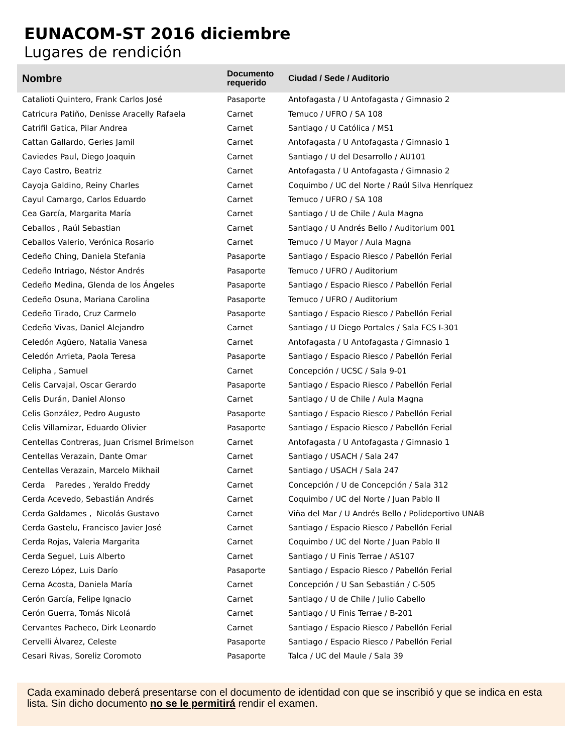EUNACOM-ST 2016 diciembre
Lugares de rendición
| Nombre | Documento requerido | Ciudad / Sede / Auditorio |
| --- | --- | --- |
| Catalioti Quintero, Frank Carlos José | Pasaporte | Antofagasta / U Antofagasta / Gimnasio 2 |
| Catricura Patiño, Denisse Aracelly Rafaela | Carnet | Temuco / UFRO / SA 108 |
| Catrifil Gatica, Pilar Andrea | Carnet | Santiago / U Católica / MS1 |
| Cattan Gallardo, Geries Jamil | Carnet | Antofagasta / U Antofagasta / Gimnasio 1 |
| Caviedes Paul, Diego Joaquin | Carnet | Santiago / U del Desarrollo / AU101 |
| Cayo Castro, Beatriz | Carnet | Antofagasta / U Antofagasta / Gimnasio 2 |
| Cayoja Galdino, Reiny Charles | Carnet | Coquimbo / UC del Norte / Raúl Silva Henríquez |
| Cayul Camargo, Carlos Eduardo | Carnet | Temuco / UFRO / SA 108 |
| Cea García, Margarita María | Carnet | Santiago / U de Chile / Aula Magna |
| Ceballos , Raúl Sebastian | Carnet | Santiago / U Andrés Bello / Auditorium 001 |
| Ceballos Valerio, Verónica Rosario | Carnet | Temuco / U Mayor / Aula Magna |
| Cedeño Ching, Daniela Stefania | Pasaporte | Santiago / Espacio Riesco / Pabellón Ferial |
| Cedeño Intriago, Néstor Andrés | Pasaporte | Temuco / UFRO / Auditorium |
| Cedeño Medina, Glenda de los Ángeles | Pasaporte | Santiago / Espacio Riesco / Pabellón Ferial |
| Cedeño Osuna, Mariana Carolina | Pasaporte | Temuco / UFRO / Auditorium |
| Cedeño Tirado, Cruz Carmelo | Pasaporte | Santiago / Espacio Riesco / Pabellón Ferial |
| Cedeño Vivas, Daniel Alejandro | Carnet | Santiago / U Diego Portales / Sala FCS I-301 |
| Celedón Agüero, Natalia Vanesa | Carnet | Antofagasta / U Antofagasta / Gimnasio 1 |
| Celedón Arrieta, Paola Teresa | Pasaporte | Santiago / Espacio Riesco / Pabellón Ferial |
| Celipha , Samuel | Carnet | Concepción / UCSC / Sala 9-01 |
| Celis Carvajal, Oscar Gerardo | Pasaporte | Santiago / Espacio Riesco / Pabellón Ferial |
| Celis Durán, Daniel Alonso | Carnet | Santiago / U de Chile / Aula Magna |
| Celis González, Pedro Augusto | Pasaporte | Santiago / Espacio Riesco / Pabellón Ferial |
| Celis Villamizar, Eduardo Olivier | Pasaporte | Santiago / Espacio Riesco / Pabellón Ferial |
| Centellas Contreras, Juan Crismel Brimelson | Carnet | Antofagasta / U Antofagasta / Gimnasio 1 |
| Centellas Verazain, Dante Omar | Carnet | Santiago / USACH / Sala 247 |
| Centellas Verazain, Marcelo Mikhail | Carnet | Santiago / USACH / Sala 247 |
| Cerda Paredes , Yeraldo Freddy | Carnet | Concepción / U de Concepción / Sala 312 |
| Cerda Acevedo, Sebastián Andrés | Carnet | Coquimbo / UC del Norte / Juan Pablo II |
| Cerda Galdames , Nicolás Gustavo | Carnet | Viña del Mar / U Andrés Bello / Polideportivo UNAB |
| Cerda Gastelu, Francisco Javier José | Carnet | Santiago / Espacio Riesco / Pabellón Ferial |
| Cerda Rojas, Valeria Margarita | Carnet | Coquimbo / UC del Norte / Juan Pablo II |
| Cerda Seguel, Luis Alberto | Carnet | Santiago / U Finis Terrae / AS107 |
| Cerezo López, Luis Darío | Pasaporte | Santiago / Espacio Riesco / Pabellón Ferial |
| Cerna Acosta, Daniela María | Carnet | Concepción / U San Sebastián / C-505 |
| Cerón García, Felipe Ignacio | Carnet | Santiago / U de Chile / Julio Cabello |
| Cerón Guerra, Tomás Nicolá | Carnet | Santiago / U Finis Terrae / B-201 |
| Cervantes Pacheco, Dirk Leonardo | Carnet | Santiago / Espacio Riesco / Pabellón Ferial |
| Cervelli Álvarez, Celeste | Pasaporte | Santiago / Espacio Riesco / Pabellón Ferial |
| Cesari Rivas, Soreliz Coromoto | Pasaporte | Talca / UC del Maule / Sala 39 |
Cada examinado deberá presentarse con el documento de identidad con que se inscribió y que se indica en esta lista. Sin dicho documento no se le permitirá rendir el examen.